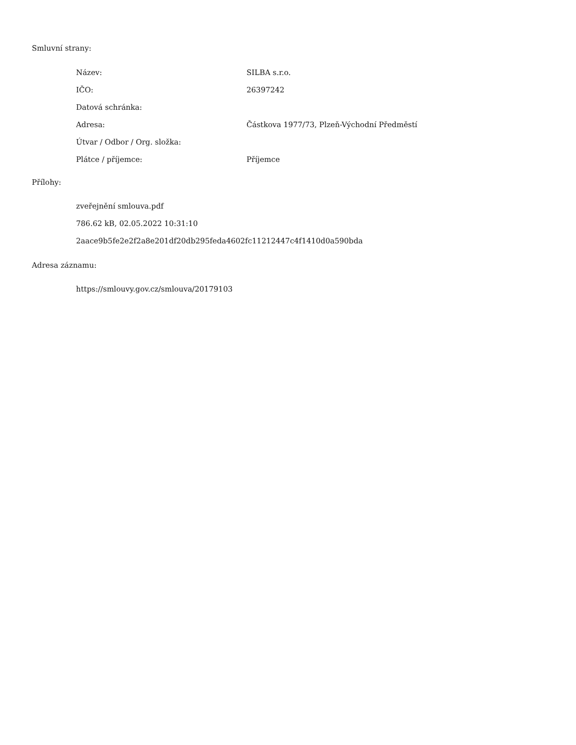Smluvní strany:
| Název: | SILBA s.r.o. |
| IČO: | 26397242 |
| Datová schránka: | |
| Adresa: | Částkova 1977/73, Plzeň-Východní Předměstí |
| Útvar / Odbor / Org. složka: | |
| Plátce / příjemce: | Příjemce |
Přílohy:
zveřejnění smlouva.pdf
786.62 kB, 02.05.2022 10:31:10
2aace9b5fe2e2f2a8e201df20db295feda4602fc11212447c4f1410d0a590bda
Adresa záznamu:
https://smlouvy.gov.cz/smlouva/20179103